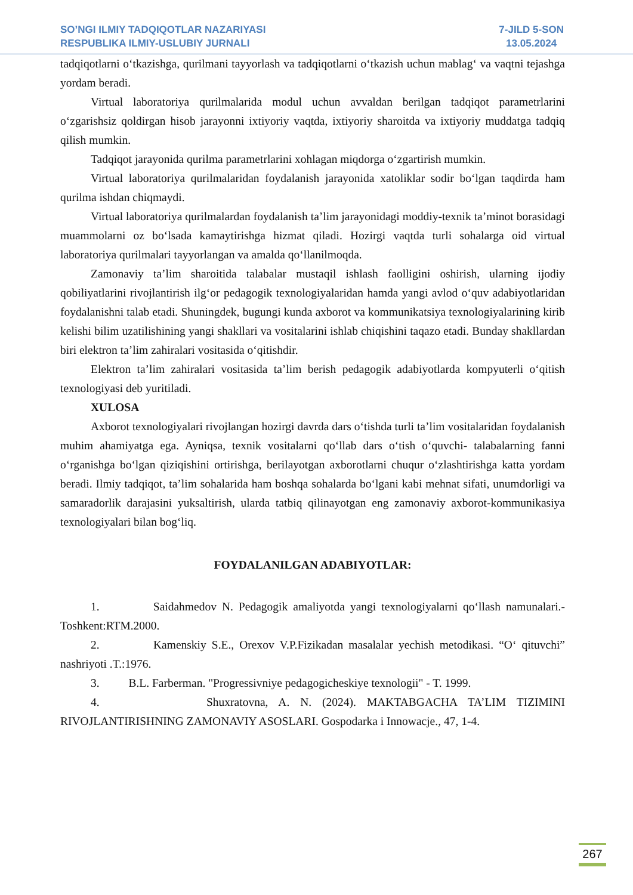SO’NGI ILMIY TADQIQOTLAR NAZARIYASI
RESPUBLIKA ILMIY-USLUBIY JURNALI
7-JILD 5-SON
13.05.2024
tadqiqotlarni oʻtkazishga, qurilmani tayyorlash va tadqiqotlarni oʻtkazish uchun mablagʻ va vaqtni tejashga yordam beradi.
Virtual laboratoriya qurilmalarida modul uchun avvaldan berilgan tadqiqot parametrlarini oʻzgarishsiz qoldirgan hisob jarayonni ixtiyoriy vaqtda, ixtiyoriy sharoitda va ixtiyoriy muddatga tadqiq qilish mumkin.
Tadqiqot jarayonida qurilma parametrlarini xohlagan miqdorga oʻzgartirish mumkin.
Virtual laboratoriya qurilmalaridan foydalanish jarayonida xatoliklar sodir boʻlgan taqdirda ham qurilma ishdan chiqmaydi.
Virtual laboratoriya qurilmalardan foydalanish ta’lim jarayonidagi moddiy-texnik ta’minot borasidagi muammolarni oz boʻlsada kamaytirishga hizmat qiladi. Hozirgi vaqtda turli sohalarga oid virtual laboratoriya qurilmalari tayyorlangan va amalda qoʻllanilmoqda.
Zamonaviy ta’lim sharoitida talabalar mustaqil ishlash faolligini oshirish, ularning ijodiy qobiliyatlarini rivojlantirish ilgʻor pedagogik texnologiyalaridan hamda yangi avlod oʻquv adabiyotlaridan foydalanishni talab etadi. Shuningdek, bugungi kunda axborot va kommunikatsiya texnologiyalarining kirib kelishi bilim uzatilishining yangi shakllari va vositalarini ishlab chiqishini taqazo etadi. Bunday shakllardan biri elektron ta’lim zahiralari vositasida oʻqitishdir.
Elektron ta’lim zahiralari vositasida ta’lim berish pedagogik adabiyotlarda kompyuterli oʻqitish texnologiyasi deb yuritiladi.
XULOSA
Axborot texnologiyalari rivojlangan hozirgi davrda dars oʻtishda turli ta’lim vositalaridan foydalanish muhim ahamiyatga ega. Ayniqsa, texnik vositalarni qoʻllab dars oʻtish oʻquvchi- talabalarning fanni oʻrganishga boʻlgan qiziqishini ortirishga, berilayotgan axborotlarni chuqur oʻzlashtirishga katta yordam beradi. Ilmiy tadqiqot, ta’lim sohalarida ham boshqa sohalarda boʻlgani kabi mehnat sifati, unumdorligi va samaradorlik darajasini yuksaltirish, ularda tatbiq qilinayotgan eng zamonaviy axborot-kommunikasiya texnologiyalari bilan bogʻliq.
FOYDALANILGAN ADABIYOTLAR:
1. Saidahmedov N. Pedagogik amaliyotda yangi texnologiyalarni qoʻllash namunalari.- Toshkent:RTM.2000.
2. Kamenskiy S.E., Orexov V.P.Fizikadan masalalar yechish metodikasi. “Oʻ qituvchi” nashriyoti .T.:1976.
3. B.L. Farberman. "Progressivniye pedagogicheskiye texnologii" - T. 1999.
4. Shuxratovna, A. N. (2024). MAKTABGACHA TA’LIM TIZIMINI RIVOJLANTIRISHNING ZAMONAVIY ASOSLARI. Gospodarka i Innowacje., 47, 1-4.
267